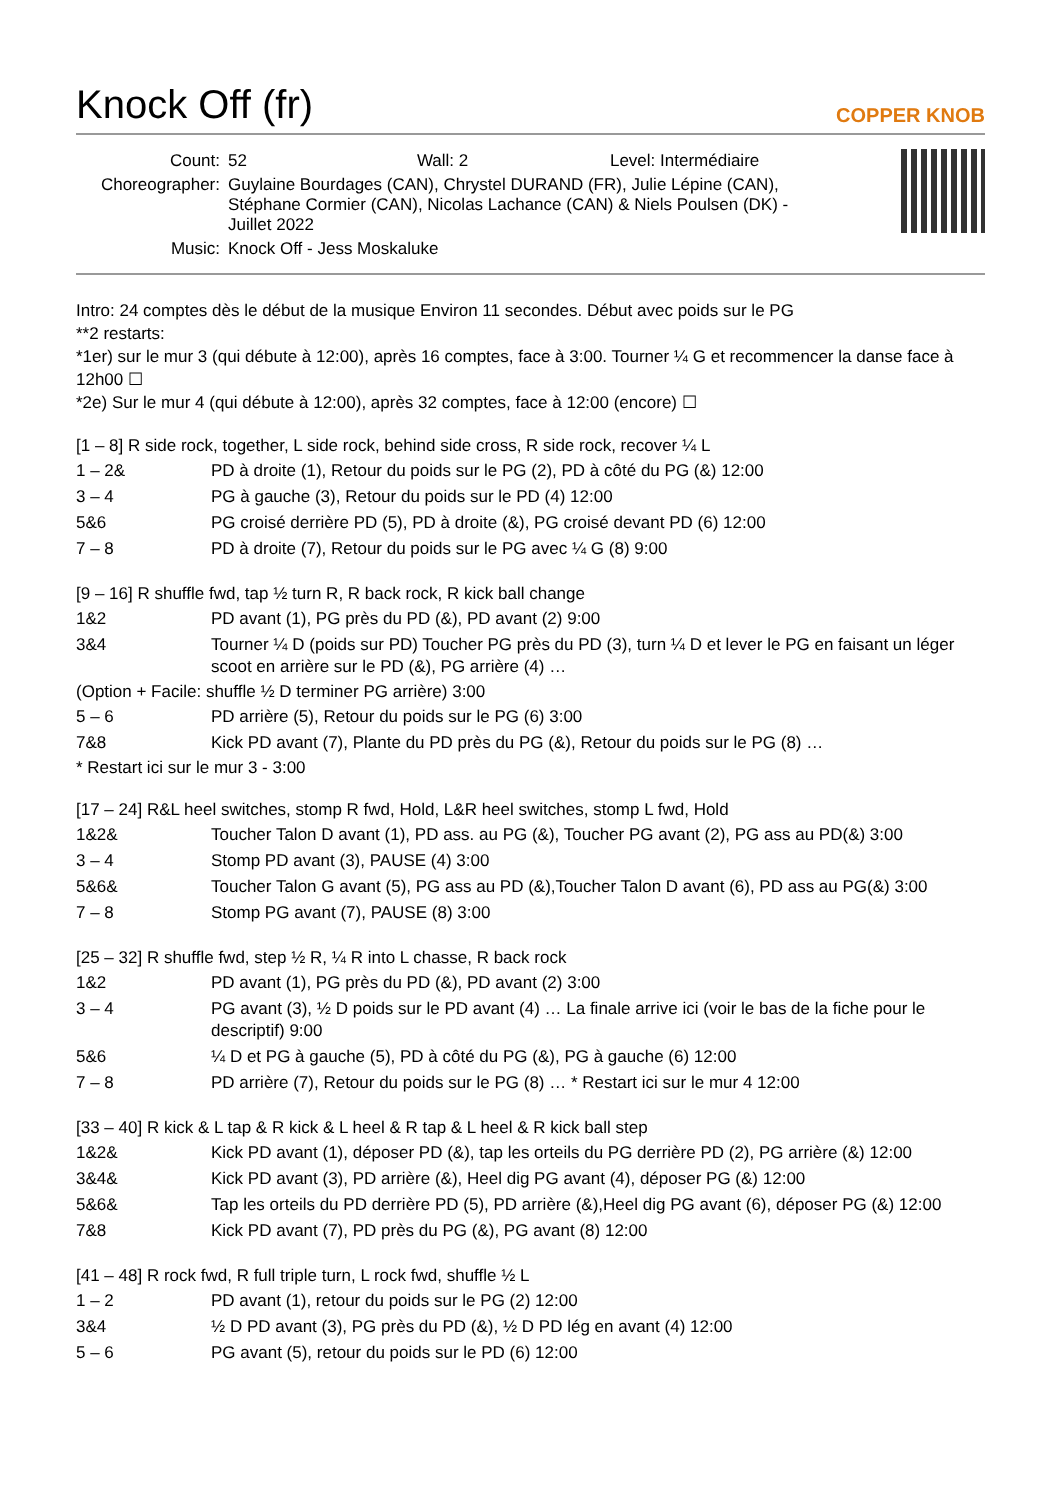Knock Off (fr)
COPPER KNOB
| Count: | 52 Wall: 2 Level: Intermédiaire |
| Choreographer: | Guylaine Bourdages (CAN), Chrystel DURAND (FR), Julie Lépine (CAN), Stéphane Cormier (CAN), Nicolas Lachance (CAN) & Niels Poulsen (DK) - Juillet 2022 |
| Music: | Knock Off - Jess Moskaluke |
Intro: 24 comptes dès le début de la musique Environ 11 secondes. Début avec poids sur le PG
**2 restarts:
*1er) sur le mur 3 (qui débute à 12:00), après 16 comptes, face à 3:00. Tourner ¼ G et recommencer la danse face à 12h00 ☐
*2e) Sur le mur 4 (qui débute à 12:00), après 32 comptes, face à 12:00 (encore) ☐
[1 – 8] R side rock, together, L side rock, behind side cross, R side rock, recover ¼ L
| 1 – 2& | PD à droite (1), Retour du poids sur le PG (2), PD à côté du PG (&) 12:00 |
| 3 – 4 | PG à gauche (3), Retour du poids sur le PD (4) 12:00 |
| 5&6 | PG croisé derrière PD (5), PD à droite (&), PG croisé devant PD (6) 12:00 |
| 7 – 8 | PD à droite (7), Retour du poids sur le PG avec ¼ G (8) 9:00 |
[9 – 16] R shuffle fwd, tap ½ turn R, R back rock, R kick ball change
| 1&2 | PD avant (1), PG près du PD (&), PD avant (2) 9:00 |
| 3&4 | Tourner ¼ D (poids sur PD) Toucher PG près du PD (3), turn ¼ D et lever le PG en faisant un léger scoot en arrière sur le PD (&), PG arrière (4) … |
(Option + Facile: shuffle ½ D terminer PG arrière) 3:00
| 5 – 6 | PD arrière (5), Retour du poids sur le PG (6) 3:00 |
| 7&8 | Kick PD avant (7), Plante du PD près du PG (&), Retour du poids sur le PG (8) … |
* Restart ici sur le mur 3 - 3:00
[17 – 24] R&L heel switches, stomp R fwd, Hold, L&R heel switches, stomp L fwd, Hold
| 1&2& | Toucher Talon D avant (1), PD ass. au PG (&), Toucher PG avant (2), PG ass au PD(&) 3:00 |
| 3 – 4 | Stomp PD avant (3), PAUSE (4) 3:00 |
| 5&6& | Toucher Talon G avant (5), PG ass au PD (&),Toucher Talon D avant (6), PD ass au PG(&) 3:00 |
| 7 – 8 | Stomp PG avant (7), PAUSE (8) 3:00 |
[25 – 32] R shuffle fwd, step ½ R, ¼ R into L chasse, R back rock
| 1&2 | PD avant (1), PG près du PD (&), PD avant (2) 3:00 |
| 3 – 4 | PG avant (3), ½ D poids sur le PD avant (4) … La finale arrive ici (voir le bas de la fiche pour le descriptif) 9:00 |
| 5&6 | ¼ D et PG à gauche (5), PD à côté du PG (&), PG à gauche (6) 12:00 |
| 7 – 8 | PD arrière (7), Retour du poids sur le PG (8) … * Restart ici sur le mur 4 12:00 |
[33 – 40] R kick & L tap & R kick & L heel & R tap & L heel & R kick ball step
| 1&2& | Kick PD avant (1), déposer PD (&), tap les orteils du PG derrière PD (2), PG arrière (&) 12:00 |
| 3&4& | Kick PD avant (3), PD arrière (&), Heel dig PG avant (4), déposer PG (&) 12:00 |
| 5&6& | Tap les orteils du PD derrière PD (5), PD arrière (&),Heel dig PG avant (6), déposer PG (&) 12:00 |
| 7&8 | Kick PD avant (7), PD près du PG (&), PG avant (8) 12:00 |
[41 – 48] R rock fwd, R full triple turn, L rock fwd, shuffle ½ L
| 1 – 2 | PD avant (1), retour du poids sur le PG (2) 12:00 |
| 3&4 | ½ D PD avant (3), PG près du PD (&), ½ D PD lég en avant (4) 12:00 |
| 5 – 6 | PG avant (5), retour du poids sur le PD (6) 12:00 |